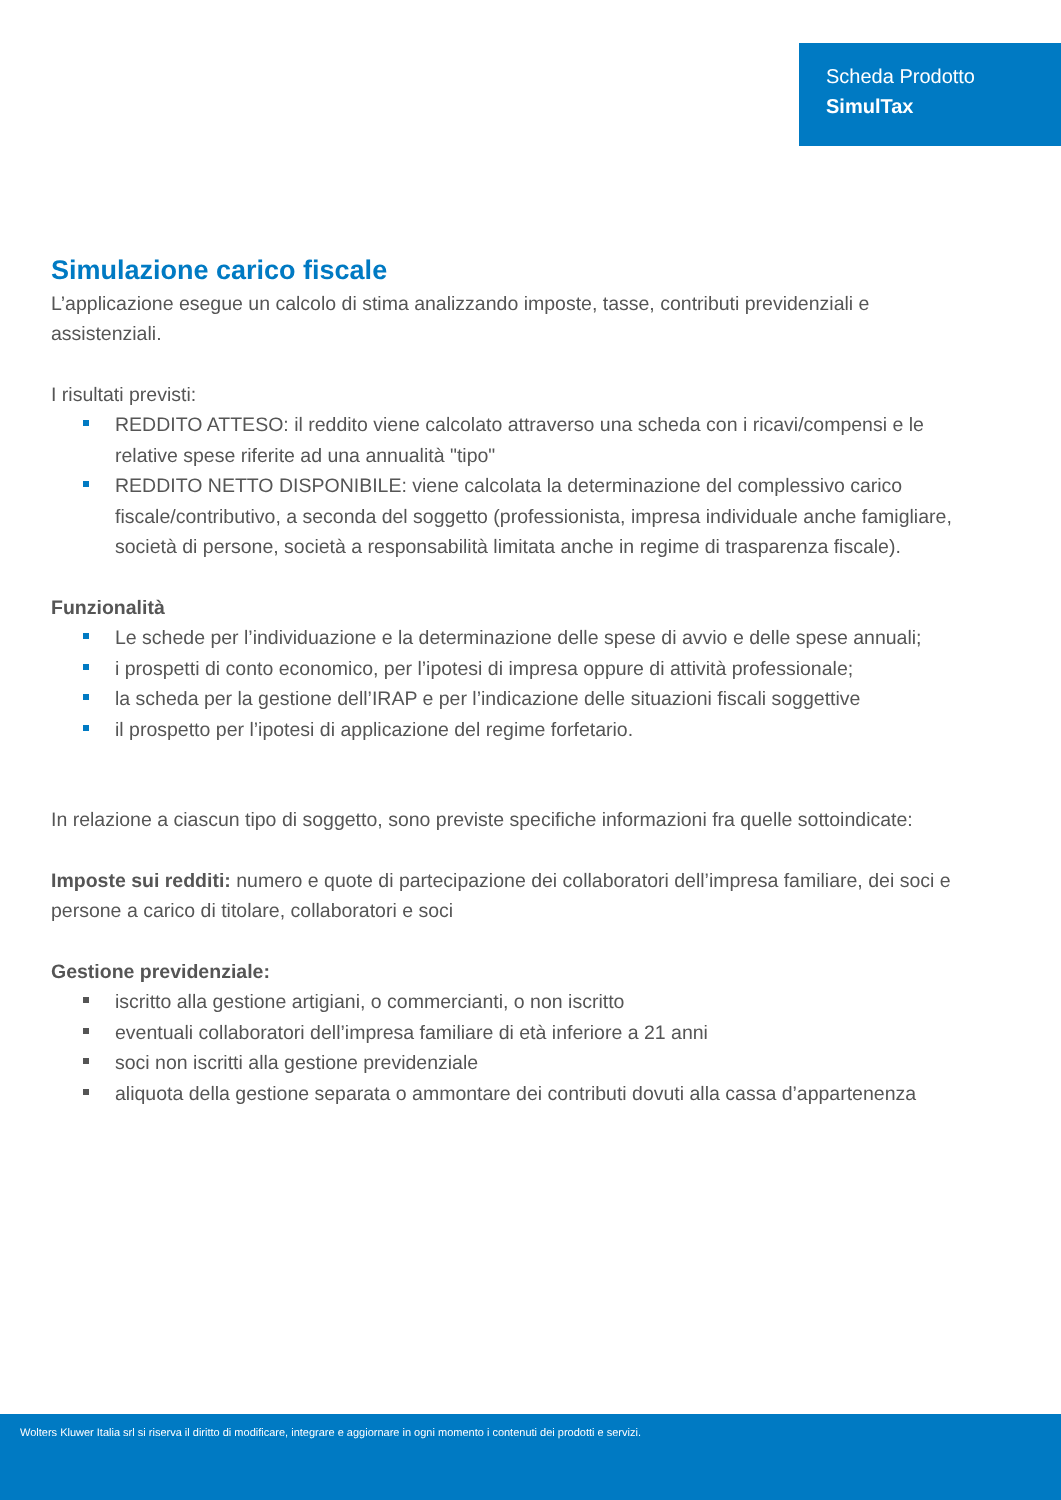Scheda Prodotto
SimulTax
Simulazione carico fiscale
L’applicazione esegue un calcolo di stima analizzando imposte, tasse, contributi previdenziali e assistenziali.
I risultati previsti:
REDDITO ATTESO: il reddito viene calcolato attraverso una scheda con i ricavi/compensi e le relative spese riferite ad una annualità "tipo"
REDDITO NETTO DISPONIBILE: viene calcolata la determinazione del complessivo carico fiscale/contributivo, a seconda del soggetto (professionista, impresa individuale anche famigliare, società di persone, società a responsabilità limitata anche in regime di trasparenza fiscale).
Funzionalità
Le schede per l’individuazione e la determinazione delle spese di avvio e delle spese annuali;
i prospetti di conto economico, per l’ipotesi di impresa oppure di attività professionale;
la scheda per la gestione dell’IRAP e per l’indicazione delle situazioni fiscali soggettive
il prospetto per l’ipotesi di applicazione del regime forfetario.
In relazione a ciascun tipo di soggetto, sono previste specifiche informazioni fra quelle sottoindicate:
Imposte sui redditi: numero e quote di partecipazione dei collaboratori dell’impresa familiare, dei soci e persone a carico di titolare, collaboratori e soci
Gestione previdenziale:
iscritto alla gestione artigiani, o commercianti, o non iscritto
eventuali collaboratori dell’impresa familiare di età inferiore a 21 anni
soci non iscritti alla gestione previdenziale
aliquota della gestione separata o ammontare dei contributi dovuti alla cassa d’appartenenza
Wolters Kluwer Italia srl si riserva il diritto di modificare, integrare e aggiornare in ogni momento i contenuti dei prodotti e servizi.